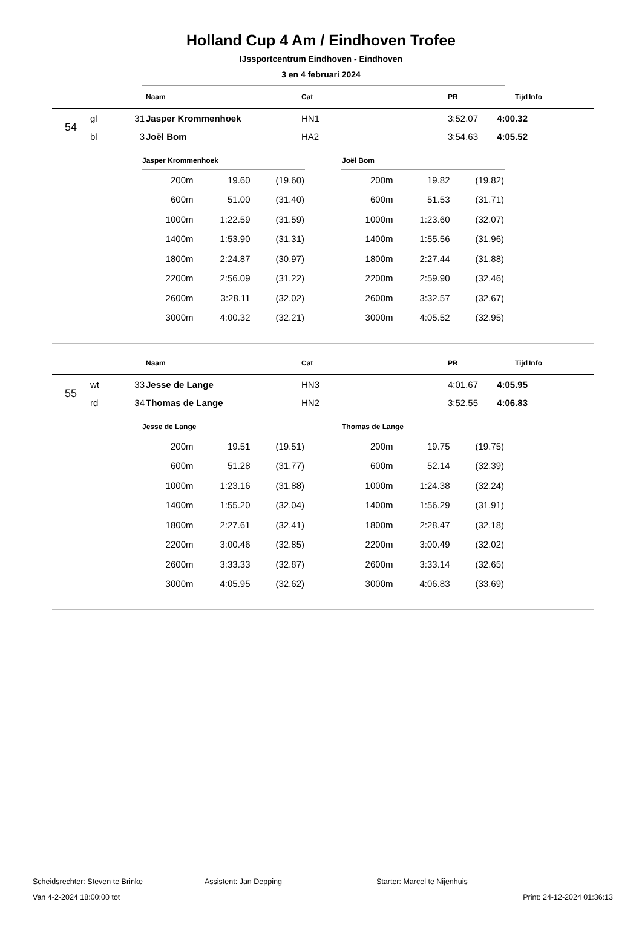Holland Cup 4 Am / Eindhoven Trofee
IJssportcentrum Eindhoven - Eindhoven
3 en 4 februari 2024
| | | | Naam | Cat | PR | Tijd | Info |
| --- | --- | --- | --- | --- | --- | --- | --- |
| 54 | gl | 31 | Jasper Krommenhoek | HN1 | 3:52.07 | 4:00.32 | |
| | bl | 3 | Joël Bom | HA2 | 3:54.63 | 4:05.52 | |
| Jasper Krommenhoek | | |
| --- | --- | --- |
| 200m | 19.60 | (19.60) |
| 600m | 51.00 | (31.40) |
| 1000m | 1:22.59 | (31.59) |
| 1400m | 1:53.90 | (31.31) |
| 1800m | 2:24.87 | (30.97) |
| 2200m | 2:56.09 | (31.22) |
| 2600m | 3:28.11 | (32.02) |
| 3000m | 4:00.32 | (32.21) |
| Joël Bom | | |
| --- | --- | --- |
| 200m | 19.82 | (19.82) |
| 600m | 51.53 | (31.71) |
| 1000m | 1:23.60 | (32.07) |
| 1400m | 1:55.56 | (31.96) |
| 1800m | 2:27.44 | (31.88) |
| 2200m | 2:59.90 | (32.46) |
| 2600m | 3:32.57 | (32.67) |
| 3000m | 4:05.52 | (32.95) |
| | | | Naam | Cat | PR | Tijd | Info |
| --- | --- | --- | --- | --- | --- | --- | --- |
| 55 | wt | 33 | Jesse de Lange | HN3 | 4:01.67 | 4:05.95 | |
| | rd | 34 | Thomas de Lange | HN2 | 3:52.55 | 4:06.83 | |
| Jesse de Lange | | |
| --- | --- | --- |
| 200m | 19.51 | (19.51) |
| 600m | 51.28 | (31.77) |
| 1000m | 1:23.16 | (31.88) |
| 1400m | 1:55.20 | (32.04) |
| 1800m | 2:27.61 | (32.41) |
| 2200m | 3:00.46 | (32.85) |
| 2600m | 3:33.33 | (32.87) |
| 3000m | 4:05.95 | (32.62) |
| Thomas de Lange | | |
| --- | --- | --- |
| 200m | 19.75 | (19.75) |
| 600m | 52.14 | (32.39) |
| 1000m | 1:24.38 | (32.24) |
| 1400m | 1:56.29 | (31.91) |
| 1800m | 2:28.47 | (32.18) |
| 2200m | 3:00.49 | (32.02) |
| 2600m | 3:33.14 | (32.65) |
| 3000m | 4:06.83 | (33.69) |
Scheidsrechter: Steven te Brinke Assistent: Jan Depping Starter: Marcel te Nijenhuis
Van 4-2-2024 18:00:00 tot Print: 24-12-2024 01:36:13